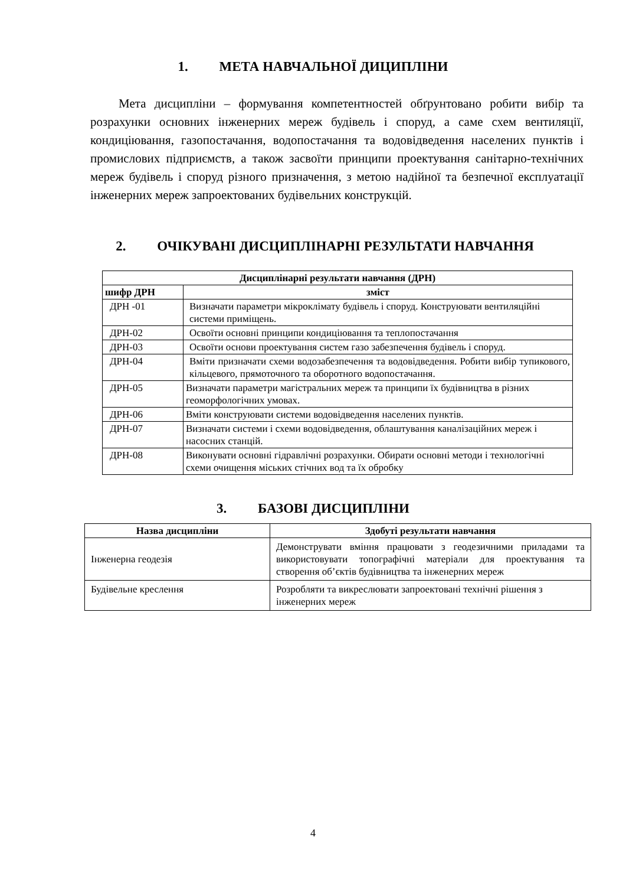1. МЕТА НАВЧАЛЬНОЇ ДИЦИПЛІНИ
Мета дисципліни – формування компетентностей обґрунтовано робити вибір та розрахунки основних інженерних мереж будівель і споруд, а саме схем вентиляції, кондиціювання, газопостачання, водопостачання та водовідведення населених пунктів і промислових підприємств, а також засвоїти принципи проектування санітарно-технічних мереж будівель і споруд різного призначення, з метою надійної та безпечної експлуатації інженерних мереж запроектованих будівельних конструкцій.
2. ОЧІКУВАНІ ДИСЦИПЛІНАРНІ РЕЗУЛЬТАТИ НАВЧАННЯ
| Дисциплінарні результати навчання (ДРН) | |
| --- | --- |
| шифр ДРН | зміст |
| ДРН -01 | Визначати параметри мікроклімату будівель і споруд. Конструювати вентиляційні системи приміщень. |
| ДРН-02 | Освоїти основні принципи кондиціювання та теплопостачання |
| ДРН-03 | Освоїти основи проектування систем газо забезпечення будівель і споруд. |
| ДРН-04 | Вміти призначати схеми водозабезпечення та водовідведення. Робити вибір тупикового, кільцевого, прямоточного та оборотного водопостачання. |
| ДРН-05 | Визначати параметри магістральних мереж та принципи їх будівництва в різних геоморфологічних умовах. |
| ДРН-06 | Вміти конструювати системи водовідведення населених пунктів. |
| ДРН-07 | Визначати системи і схеми водовідведення, облаштування каналізаційних мереж і насосних станцій. |
| ДРН-08 | Виконувати основні гідравлічні розрахунки. Обирати основні методи і технологічні схеми очищення міських стічних вод та їх обробку |
3. БАЗОВІ ДИСЦИПЛІНИ
| Назва дисципліни | Здобуті результати навчання |
| --- | --- |
| Інженерна геодезія | Демонструвати вміння працювати з геодезичними приладами та використовувати топографічні матеріали для проектування та створення об’єктів будівництва та інженерних мереж |
| Будівельне креслення | Розробляти та викреслювати запроектовані технічні рішення з інженерних мереж |
4